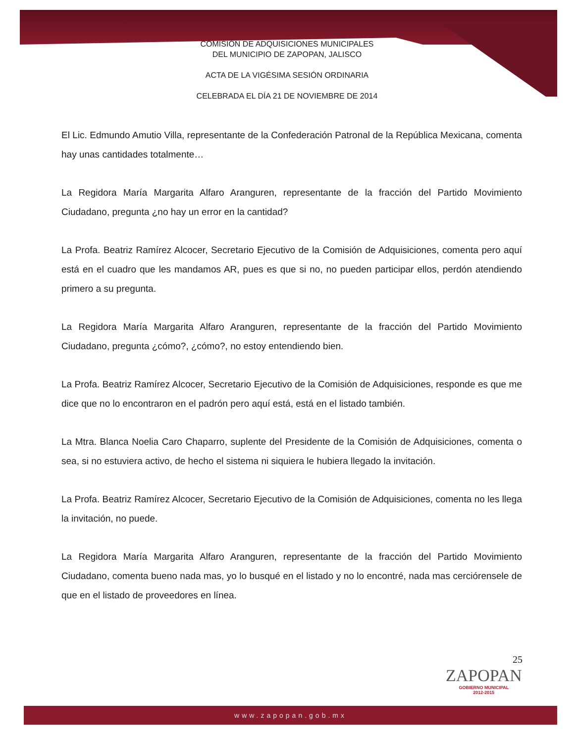COMISIÓN DE ADQUISICIONES MUNICIPALES
DEL MUNICIPIO DE ZAPOPAN, JALISCO
ACTA DE LA VIGÉSIMA SESIÓN ORDINARIA
CELEBRADA EL DÍA 21 DE NOVIEMBRE DE 2014
El Lic. Edmundo Amutio Villa, representante de la Confederación Patronal de la República Mexicana, comenta hay unas cantidades totalmente…
La Regidora María Margarita Alfaro Aranguren, representante de la fracción del Partido Movimiento Ciudadano, pregunta ¿no hay un error en la cantidad?
La Profa. Beatriz Ramírez Alcocer, Secretario Ejecutivo de la Comisión de Adquisiciones, comenta pero aquí está en el cuadro que les mandamos AR, pues es que si no, no pueden participar ellos, perdón atendiendo primero a su pregunta.
La Regidora María Margarita Alfaro Aranguren, representante de la fracción del Partido Movimiento Ciudadano, pregunta ¿cómo?, ¿cómo?, no estoy entendiendo bien.
La Profa. Beatriz Ramírez Alcocer, Secretario Ejecutivo de la Comisión de Adquisiciones, responde es que me dice que no lo encontraron en el padrón pero aquí está, está en el listado también.
La Mtra. Blanca Noelia Caro Chaparro, suplente del Presidente de la Comisión de Adquisiciones, comenta o sea, si no estuviera activo, de hecho el sistema ni siquiera le hubiera llegado la invitación.
La Profa. Beatriz Ramírez Alcocer, Secretario Ejecutivo de la Comisión de Adquisiciones, comenta no les llega la invitación, no puede.
La Regidora María Margarita Alfaro Aranguren, representante de la fracción del Partido Movimiento Ciudadano, comenta bueno nada mas, yo lo busqué en el listado y no lo encontré, nada mas cerciórensele de que en el listado de proveedores en línea.
25
ZAPOPAN
GOBIERNO MUNICIPAL
2012-2015
www.zapopan.gob.mx